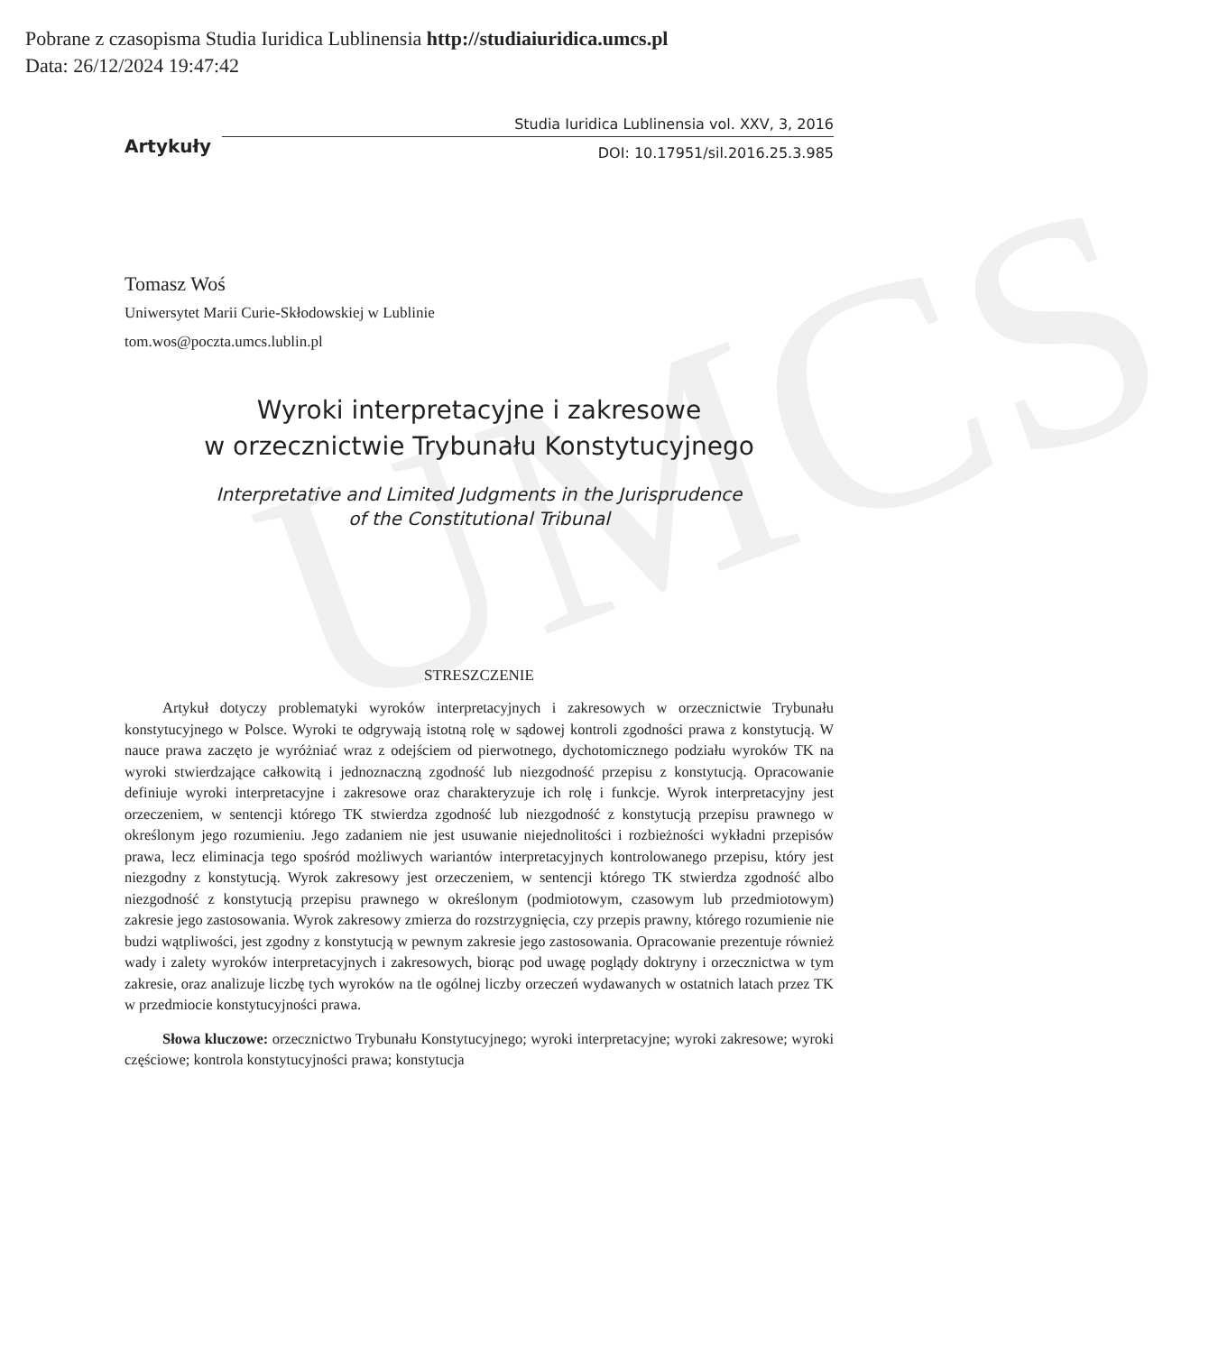UMCS
Pobrane z czasopisma Studia Iuridica Lublinensia http://studiaiuridica.umcs.pl
Data: 26/12/2024 19:47:42
Artykuły
Studia Iuridica Lublinensia vol. XXV, 3, 2016
DOI: 10.17951/sil.2016.25.3.985
Tomasz Woś
Uniwersytet Marii Curie-Skłodowskiej w Lublinie
tom.wos@poczta.umcs.lublin.pl
Wyroki interpretacyjne i zakresowe
w orzecznictwie Trybunału Konstytucyjnego
Interpretative and Limited Judgments in the Jurisprudence
of the Constitutional Tribunal
STRESZCZENIE
Artykuł dotyczy problematyki wyroków interpretacyjnych i zakresowych w orzecznictwie Trybunału konstytucyjnego w Polsce. Wyroki te odgrywają istotną rolę w sądowej kontroli zgodności prawa z konstytucją. W nauce prawa zaczęto je wyróżniać wraz z odejściem od pierwotnego, dychotomicznego podziału wyroków TK na wyroki stwierdzające całkowitą i jednoznaczną zgodność lub niezgodność przepisu z konstytucją. Opracowanie definiuje wyroki interpretacyjne i zakresowe oraz charakteryzuje ich rolę i funkcje. Wyrok interpretacyjny jest orzeczeniem, w sentencji którego TK stwierdza zgodność lub niezgodność z konstytucją przepisu prawnego w określonym jego rozumieniu. Jego zadaniem nie jest usuwanie niejednolitości i rozbieżności wykładni przepisów prawa, lecz eliminacja tego spośród możliwych wariantów interpretacyjnych kontrolowanego przepisu, który jest niezgodny z konstytucją. Wyrok zakresowy jest orzeczeniem, w sentencji którego TK stwierdza zgodność albo niezgodność z konstytucją przepisu prawnego w określonym (podmiotowym, czasowym lub przedmiotowym) zakresie jego zastosowania. Wyrok zakresowy zmierza do rozstrzygnięcia, czy przepis prawny, którego rozumienie nie budzi wątpliwości, jest zgodny z konstytucją w pewnym zakresie jego zastosowania. Opracowanie prezentuje również wady i zalety wyroków interpretacyjnych i zakresowych, biorąc pod uwagę poglądy doktryny i orzecznictwa w tym zakresie, oraz analizuje liczbę tych wyroków na tle ogólnej liczby orzeczeń wydawanych w ostatnich latach przez TK w przedmiocie konstytucyjności prawa.
Słowa kluczowe: orzecznictwo Trybunału Konstytucyjnego; wyroki interpretacyjne; wyroki zakresowe; wyroki częściowe; kontrola konstytucyjności prawa; konstytucja